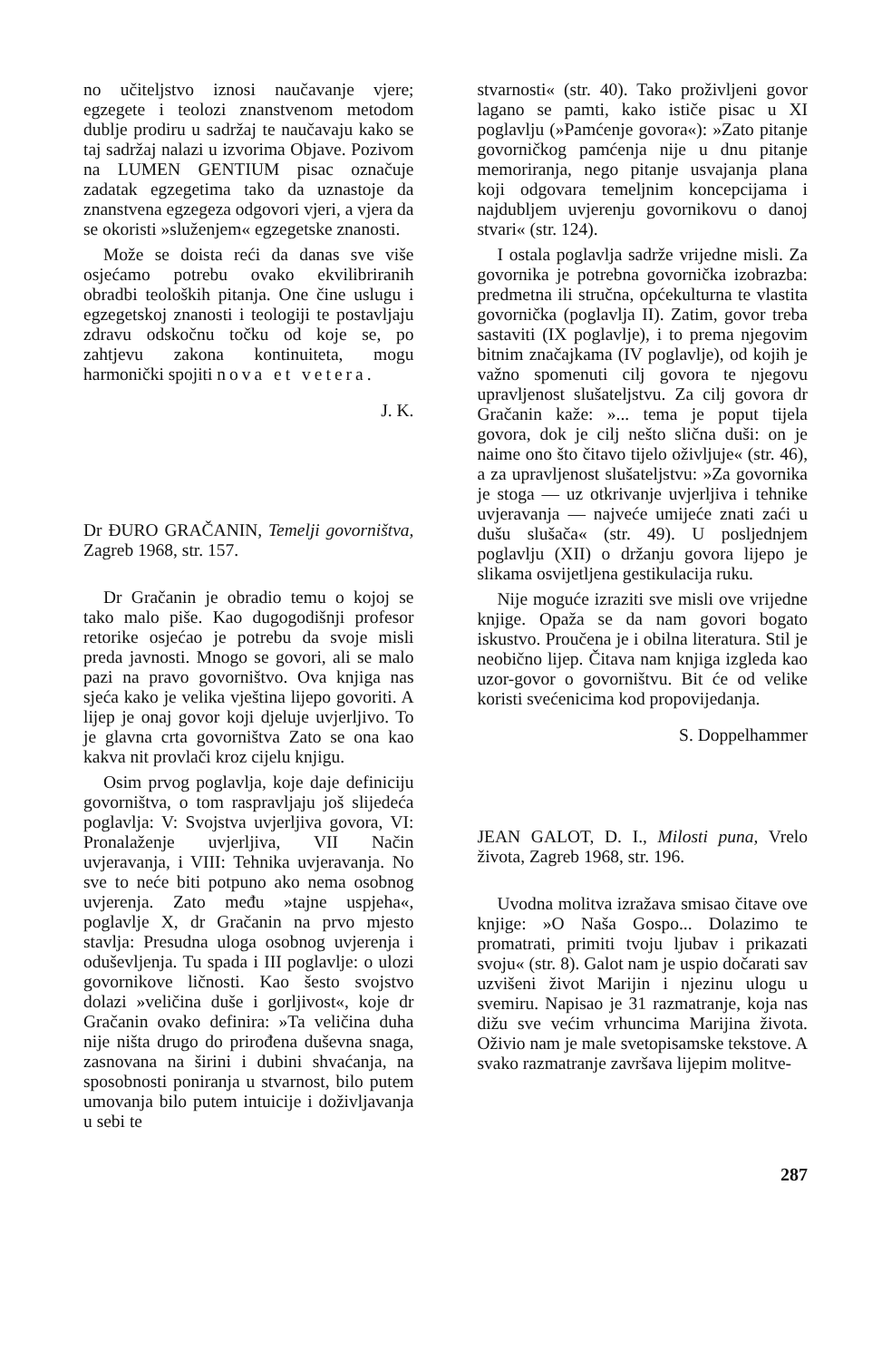no učiteljstvo iznosi naučavanje vjere; egzegete i teolozi znanstvenom metodom dublje prodiru u sadržaj te naučavaju kako se taj sadržaj nalazi u izvorima Objave. Pozivom na LUMEN GENTIUM pisac označuje zadatak egzegetima tako da uznastoje da znanstvena egzegeza odgovori vjeri, a vjera da se okoristi »služenjem« egzegetske znanosti.
Može se doista reći da danas sve više osjećamo potrebu ovako ekvilibriranih obradbi teoloških pitanja. One čine uslugu i egzegetskoj znanosti i teologiji te postavljaju zdravu odskočnu točku od koje se, po zahtjevu zakona kontinuiteta, mogu harmonički spojiti nova et vetera.
J. K.
Dr ĐURO GRAČANIN, Temelji govorništva, Zagreb 1968, str. 157.
Dr Gračanin je obradio temu o kojoj se tako malo piše. Kao dugogodišnji profesor retorike osjećao je potrebu da svoje misli preda javnosti. Mnogo se govori, ali se malo pazi na pravo govorništvo. Ova knjiga nas sjeća kako je velika vještina lijepo govoriti. A lijep je onaj govor koji djeluje uvjerljivo. To je glavna crta govorništva Zato se ona kao kakva nit provlači kroz cijelu knjigu.
Osim prvog poglavlja, koje daje definiciju govorništva, o tom raspravljaju još slijedeća poglavlja: V: Svojstva uvjerljiva govora, VI: Pronalaženje uvjerljiva, VII Način uvjeravanja, i VIII: Tehnika uvjeravanja. No sve to neće biti potpuno ako nema osobnog uvjerenja. Zato među »tajne uspjeha«, poglavlje X, dr Gračanin na prvo mjesto stavlja: Presudna uloga osobnog uvjerenja i oduševljenja. Tu spada i III poglavlje: o ulozi govornikove ličnosti. Kao šesto svojstvo dolazi »veličina duše i gorljivost«, koje dr Gračanin ovako definira: »Ta veličina duha nije ništa drugo do prirođena duševna snaga, zasnovana na širini i dubini shvaćanja, na sposobnosti poniranja u stvarnost, bilo putem umovanja bilo putem intuicije i doživljavanja u sebi te
stvarnosti« (str. 40). Tako proživljeni govor lagano se pamti, kako ističe pisac u XI poglavlju (»Pamćenje govora«): »Zato pitanje govorničkog pamćenja nije u dnu pitanje memoriranja, nego pitanje usvajanja plana koji odgovara temeljnim koncepcijama i najdubljem uvjerenju govornikovu o danoj stvari« (str. 124).
I ostala poglavlja sadrže vrijedne misli. Za govornika je potrebna govornička izobrazba: predmetna ili stručna, općekulturna te vlastita govornička (poglavlja II). Zatim, govor treba sastaviti (IX poglavlje), i to prema njegovim bitnim značajkama (IV poglavlje), od kojih je važno spomenuti cilj govora te njegovu upravljenost slušateljstvu. Za cilj govora dr Gračanin kaže: »... tema je poput tijela govora, dok je cilj nešto slična duši: on je naime ono što čitavo tijelo oživljuje« (str. 46), a za upravljenost slušateljstvu: »Za govornika je stoga — uz otkrivanje uvjerljiva i tehnike uvjeravanja — najveće umijeće znati zaći u dušu slušača« (str. 49). U posljednjem poglavlju (XII) o držanju govora lijepo je slikama osvijetljena gestikulacija ruku.
Nije moguće izraziti sve misli ove vrijedne knjige. Opaža se da nam govori bogato iskustvo. Proučena je i obilna literatura. Stil je neobično lijep. Čitava nam knjiga izgleda kao uzor-govor o govorništvu. Bit će od velike koristi svećenicima kod propovijedanja.
S. Doppelhammer
JEAN GALOT, D. I., Milosti puna, Vrelo života, Zagreb 1968, str. 196.
Uvodna molitva izražava smisao čitave ove knjige: »O Naša Gospo... Dolazimo te promatrati, primiti tvoju ljubav i prikazati svoju« (str. 8). Galot nam je uspio dočarati sav uzvišeni život Marijin i njezinu ulogu u svemiru. Napisao je 31 razmatranje, koja nas dižu sve većim vrhuncima Marijina života. Oživio nam je male svetopisamske tekstove. A svako razmatranje završava lijepim molitve-
287